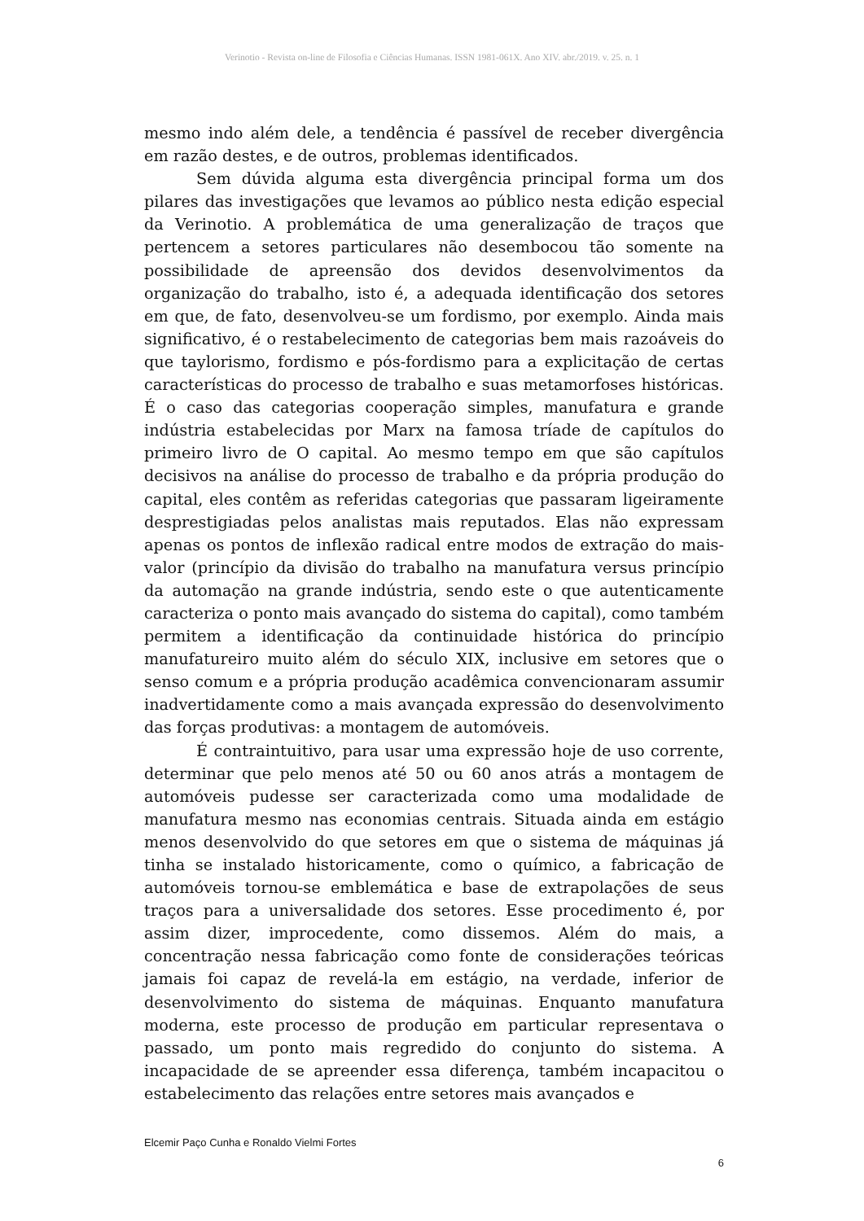Verinotio - Revista on-line de Filosofia e Ciências Humanas. ISSN 1981-061X. Ano XIV. abr./2019. v. 25. n. 1
mesmo indo além dele, a tendência é passível de receber divergência em razão destes, e de outros, problemas identificados.
Sem dúvida alguma esta divergência principal forma um dos pilares das investigações que levamos ao público nesta edição especial da Verinotio. A problemática de uma generalização de traços que pertencem a setores particulares não desembocou tão somente na possibilidade de apreensão dos devidos desenvolvimentos da organização do trabalho, isto é, a adequada identificação dos setores em que, de fato, desenvolveu-se um fordismo, por exemplo. Ainda mais significativo, é o restabelecimento de categorias bem mais razoáveis do que taylorismo, fordismo e pós-fordismo para a explicitação de certas características do processo de trabalho e suas metamorfoses históricas. É o caso das categorias cooperação simples, manufatura e grande indústria estabelecidas por Marx na famosa tríade de capítulos do primeiro livro de O capital. Ao mesmo tempo em que são capítulos decisivos na análise do processo de trabalho e da própria produção do capital, eles contêm as referidas categorias que passaram ligeiramente desprestigiadas pelos analistas mais reputados. Elas não expressam apenas os pontos de inflexão radical entre modos de extração do mais-valor (princípio da divisão do trabalho na manufatura versus princípio da automação na grande indústria, sendo este o que autenticamente caracteriza o ponto mais avançado do sistema do capital), como também permitem a identificação da continuidade histórica do princípio manufatureiro muito além do século XIX, inclusive em setores que o senso comum e a própria produção acadêmica convencionaram assumir inadvertidamente como a mais avançada expressão do desenvolvimento das forças produtivas: a montagem de automóveis.
É contraintuitivo, para usar uma expressão hoje de uso corrente, determinar que pelo menos até 50 ou 60 anos atrás a montagem de automóveis pudesse ser caracterizada como uma modalidade de manufatura mesmo nas economias centrais. Situada ainda em estágio menos desenvolvido do que setores em que o sistema de máquinas já tinha se instalado historicamente, como o químico, a fabricação de automóveis tornou-se emblemática e base de extrapolações de seus traços para a universalidade dos setores. Esse procedimento é, por assim dizer, improcedente, como dissemos. Além do mais, a concentração nessa fabricação como fonte de considerações teóricas jamais foi capaz de revelá-la em estágio, na verdade, inferior de desenvolvimento do sistema de máquinas. Enquanto manufatura moderna, este processo de produção em particular representava o passado, um ponto mais regredido do conjunto do sistema. A incapacidade de se apreender essa diferença, também incapacitou o estabelecimento das relações entre setores mais avançados e
Elcemir Paço Cunha e Ronaldo Vielmi Fortes
6